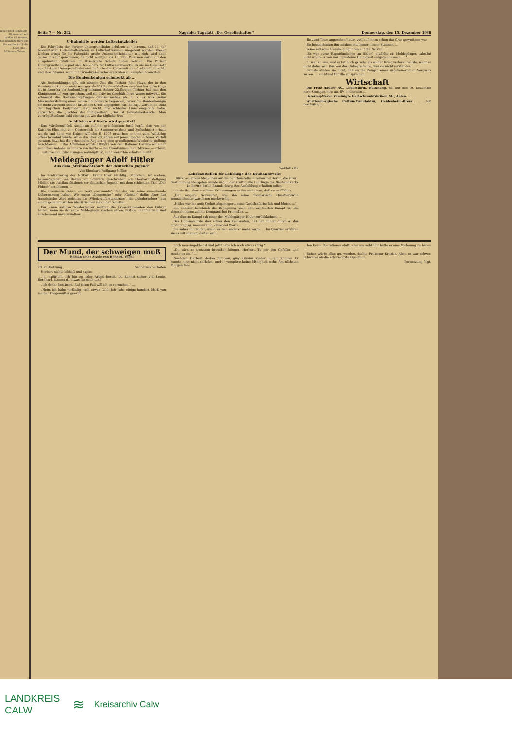mber 1938 gemästers, Gänse auch rch grelles ich fressen, hes gänzlich ttters aus ... Sie wurde durch die ... Lage eine ... Millionen Chinas ...
Seite 7 — Nr. 292 Nagolder Tagblatt „Der Gesellschafter“Donnerstag, den 15. Dezember 1938
U-Bahnhöfe werden Luftschutzkeller
Die Fahrgäste der Pariser Untergrundbahn erfuhren vor kurzem, daß 11 der bekanntesten U-Bahnhaltestellen zu Luftschutzräumen umgebaut werden. Dieser Umbau bringt für die Fahrgäste große Unannehmlichkeiten mit sich, wird aber gerne in Kauf genommen, da nicht weniger als 131 000 Personen darin auf den ausgebauten Stationen im Kriegsfalle Schutz finden können. Die Pariser Untergrundbahn eignet sich besonders für Luftschutzzwecke, da sie im Gegensatz zur Berliner Untergrundbahn viel tiefer in die Unterwelt der Großstadt vorstößt und ihre Erbauer kaum mit Grundwasserschwierigkeiten zu kämpfen brauchten.
Die Bonbonkönigin schmeckt ab ...
Als Bonbonkönigin gilt seit einiger Zeit die Tochter John Hays, der in den Vereinigten Staaten nicht weniger als 338 Bonbonfabriken errichtet hat. John Hays ist in Amerika als Bonbonkönig bekannt. Seiner 22jährigen Tochter hat man den Königinnentitel zugesprochen, weil sie aktiv im Geschäft ihres Vaters mitwirkt. Sie schmeckt die Bonbonschöpfungen gewissermaßen ab, d. h. es wird keine Massenherstellung einer neuen Bonbonsorte begonnen, bevor die Bonbonkönigin sie nicht versucht und ihr kritisches Urteil abgegeben hat. Befragt, warum sie trotz der täglichen Kostproben noch nicht ihre schlanke Linie eingebüßt habe, antwortete die „Tochter der Süßigkeiten“: „Das ist Gewohnheitssache. Man verträgt Bonbons bald ebenso gut wie das tägliche Brot“.
Achilleion auf Korfu wird gerettet!
Das Märchenschloß Achilleion auf der griechischen Insel Korfu, das von der Kaiserin Elisabeth von Oesterreich als Sommerresidenz und Zufluchtsort erbaut wurde und dann von Kaiser Wilhelm II. 1907 erworben und bis zum Weltkrieg öfters bewohnt wurde, ist in den über 20 Jahren seit jener Epoche in bösen Verfall geraten. Jetzt hat die griechische Regierung eine grundlegende Wiederherstellung beschlossen. ... Das Achilleion wurde 1890/91 von dem Italiener Cardito auf einer lieblichen Anhöhe im Innern von Korfu — der Phäakeninsel der Odyssee — erbaut. ... historischen Erinnerungen verknüpft ist, auch weiterhin erhalten bleibt.
Meldegänger Adolf Hitler
Aus dem „Weihnachtsbuch der deutschen Jugend“
Von Eberhard Wolfgang Möller.
Im Zentralverlag der NSDAP., Franz Eher Nachflg., München, ist soeben, herausgegeben von Baldur von Schirach, geschrieben von Eberhard Wolfgang Möller, das „Weihnachtsbuch der deutschen Jugend“ mit dem schlichten Titel „Der Führer“ erschienen. ...
Die Franzosen haben ein Wort „revenants“, für das wir keine zureichende Uebersetzung haben. Wir sagen „Gespenster“ oder „Geister“ dafür. Aber das französische Wort bedeutet die „Wiederauferstandenen“, die „Wiederkehrer“ aus einem geheimnisvollen überirdischen Reich der Schatten.
Für einen solchen Wiederkehrer mußten die Kriegskameraden den Führer halten, wenn sie ihn seine Meldegänge machen sahen, rastlos, unaufhaltsam und anscheinend unverwundbar. ...
Weltbild (M).
Lehrbaustellen für Lehrlinge des Bauhandwerks
Blick von einem Modellbau auf die Lehrbaustelle in Teltow bei Berlin, die ihrer Bestimmung übergeben wurde und in der künftig alle Lehrlinge des Bauhandwerks im Bezirk Berlin-Brandenburg ihre Ausbildung erhalten sollen.
ten sie ihn; aber aus ihren Erinnerungen an ihn sieht man, daß sie es fühlten.
„Der magere Schwarze“, wie ihn seine französische Quartierwirtin kennzeichnete, war ihnen merkwürdig. ...
„Hitler war bis aufs Skelett abgemagert, seine Gesichtsfarbe fahl und bleich. ...“
Ein anderer beschrieb die Begegnung nach dem erbitterten Kampf um die abgeschnittene zehnte Kompanie bei Fromelles. ...
Aus diesem Kampf sah einer den Meldegänger Hitler zurückkehren. ...
Das Unheimlichste aber schien den Kameraden, daß der Führer durch all das hindurchging, unermüdlich, ohne viel Worte ...
Sie sahen ihn laufen, wenn es kein anderer mehr wagte ... Im Quartier erfuhren sie es mit Grauen, daß er sich
die zwei Toten angesehen hatte, weil auf ihnen schon das Gras gewachsen war.
Sie beobachteten ihn seitdem mit immer neuem Staunen. ...
Seine seltsame Unruhe ging ihnen auf die Nerven. ...
„Es war etwas Eigentümliches um Hitler“, erzählte ein Meldegänger, „absolut nicht wollte er von uns irgendeine Kleinigkeit entgegennehmen. ...“
Er war so arm, und er tat doch gerade, als ob der Krieg verloren würde, wenn er nicht dabei war. Das war das Unbegreifliche, was sie nicht verstanden.
Damals ahnten sie nicht, daß sie die Zeugen eines ungeheuerlichen Vorgangs waren. ... ein Mund für alle zu sprechen.
Wirtschaft
Die Fritz Häuser AG., Lederfabrik, Backnang, hat auf den 19. Dezember nach Stuttgart eine ao. HV. einberufen ...
Osterlag-Werke Vereinigte Geldschrankfabriken AG., Aalen. ...
Württembergische Cattun-Manufaktur, Heidenheim-Brenz. ... voll beschäftigt.
Der Mund, der schweigen muß
Roman einer Ärztin von Bodo M. Vogel
28. Fortsetzung Nachdruck verboten
Herbert nickte lebhaft und sagte:
„Ja, natürlich. Ich bin zu jeder Arbeit bereit. Du kennst sicher viel Leute, Bernhard. Kannst du etwas für mich tun?“
„Ich denke bestimmt. Auf jeden Fall will ich es versuchen.“ ...
„Nein, ich habe vorläufig noch etwas Geld. Ich habe einige hundert Mark von meiner Pflegemutter geerbt,
mich neu eingekleidet und jetzt habe ich noch etwas übrig.“
„Du wirst es trotzdem brauchen können, Herbert. Tu mir den Gefallen und stecke es ein.“ ...
Nachdem Herbert Medow fort war, ging Krusius wieder in sein Zimmer. Er konnte noch nicht schlafen, und er verspürte keine Müdigkeit mehr. Am nächsten Morgen fan-
den keine Operationen statt, aber um acht Uhr hatte er eine Vorlesung zu halten ...
Sicher würde alles gut werden, dachte Professor Krusius. Aber, es war schwer. Schwerer als die schwierigste Operation.
Fortsetzung folgt.
LANDKREIS
CALW
≋
Kreisarchiv Calw